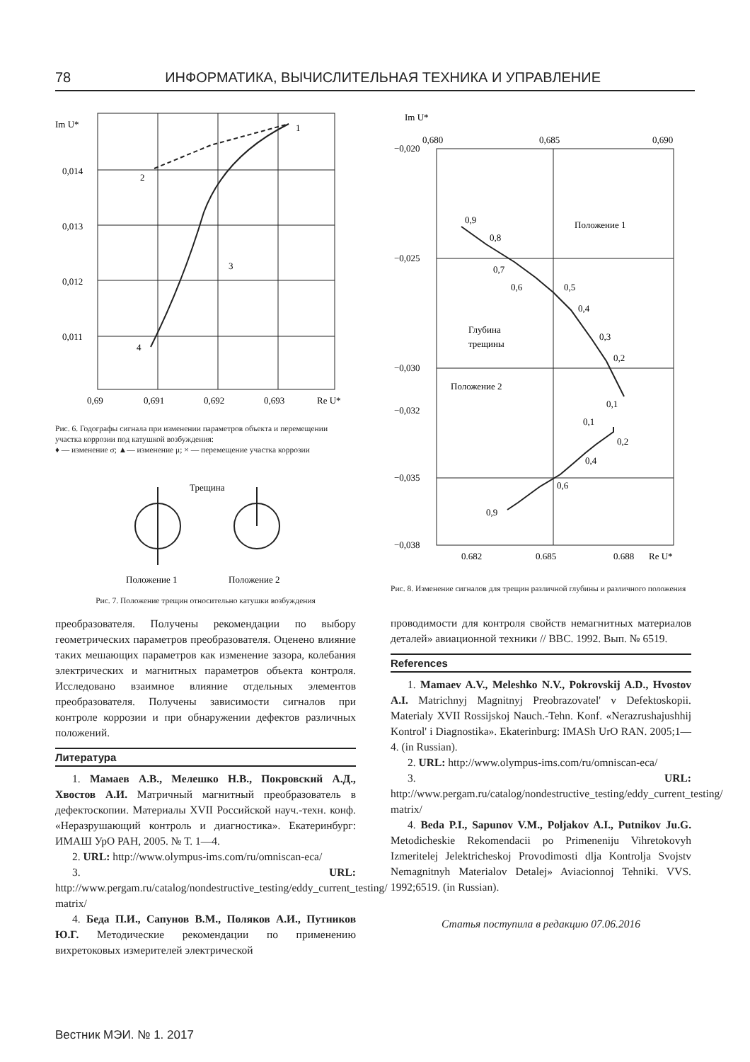78 ИНФОРМАТИКА, ВЫЧИСЛИТЕЛЬНАЯ ТЕХНИКА И УПРАВЛЕНИЕ
Im U*
0,014
0,013
0,012
0,011
0,69
0,691
0,692
0,693
Re U*
1
2
3
4
Рис. 6. Годографы сигнала при изменении параметров объекта и перемещении участка коррозии под катушкой возбуждения:
♦ — изменение σ; ▲— изменение μ; × — перемещение участка коррозии
Трещина
Положение 1
Положение 2
Рис. 7. Положение трещин относительно катушки возбуждения
преобразователя. Получены рекомендации по выбору геометрических параметров преобразователя. Оценено влияние таких мешающих параметров как изменение зазора, колебания электрических и магнитных параметров объекта контроля. Исследовано взаимное влияние отдельных элементов преобразователя. Получены зависимости сигналов при контроле коррозии и при обнаружении дефектов различных положений.
Литература
1. Мамаев А.В., Мелешко Н.В., Покровский А.Д., Хвостов А.И. Матричный магнитный преобразователь в дефектоскопии. Материалы XVII Российской науч.-техн. конф. «Неразрушающий контроль и диагностика». Екатеринбург: ИМАШ УрО РАН, 2005. № Т. 1—4.
2. URL: http://www.olympus-ims.com/ru/omniscan-eca/
3. URL: http://www.pergam.ru/catalog/nondestructive_testing/eddy_current_testing/ matrix/
4. Беда П.И., Сапунов В.М., Поляков А.И., Путников Ю.Г. Методические рекомендации по применению вихретоковых измерителей электрической
Im U*
0,680
0,685
0,690
−0,020
−0,025
−0,030
−0,032
−0,035
−0,038
0,9
0,8
0,7
0,6
0,5
0,4
0,3
0,2
0,1
Положение 1
Глубина
трещины
Положение 2
0,1
0,2
0,4
0,6
0,9
0,682
0,685
0,688
Re U*
Рис. 8. Изменение сигналов для трещин различной глубины и различного положения
проводимости для контроля свойств немагнитных материалов деталей» авиационной техники // ВВС. 1992. Вып. № 6519.
References
1. Mamaev A.V., Meleshko N.V., Pokrovskij A.D., Hvostov A.I. Matrichnyj Magnitnyj Preobrazovatel' v Defektoskopii. Materialy XVII Rossijskoj Nauch.-Tehn. Konf. «Nerazrushajushhij Kontrol' i Diagnostika». Ekaterinburg: IMASh UrO RAN. 2005;1—4. (in Russian).
2. URL: http://www.olympus-ims.com/ru/omniscan-eca/
3. URL: http://www.pergam.ru/catalog/nondestructive_testing/eddy_current_testing/ matrix/
4. Beda P.I., Sapunov V.M., Poljakov A.I., Putnikov Ju.G. Metodicheskie Rekomendacii po Primeneniju Vihretokovyh Izmeritelej Jelektricheskoj Provodimosti dlja Kontrolja Svojstv Nemagnitnyh Materialov Detalej» Aviacionnoj Tehniki. VVS. 1992;6519. (in Russian).
Статья поступила в редакцию 07.06.2016
Вестник МЭИ. № 1. 2017